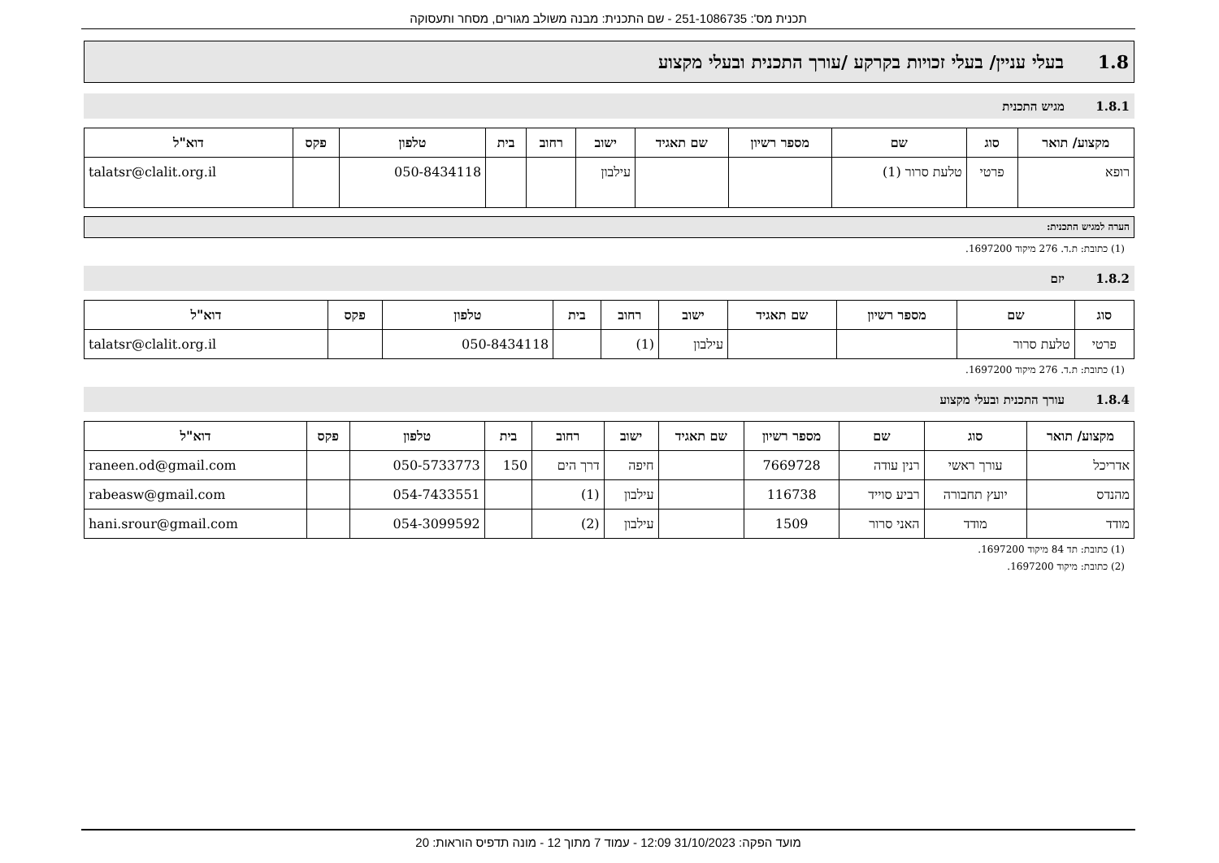תכנית מס': 251-1086735 - שם התכנית: מבנה משולב מגורים, מסחר ותעסוקה
1.8 בעלי עניין/ בעלי זכויות בקרקע /עורך התכנית ובעלי מקצוע
1.8.1 מגיש התכנית
| מקצוע/ תואר | סוג | שם | מספר רשיון | שם תאגיד | ישוב | רחוב | בית | טלפון | פקס | דוא"ל |
| --- | --- | --- | --- | --- | --- | --- | --- | --- | --- | --- |
| רופא | פרטי | טלעת סרור (1) | | | עילבון | | | 050-8434118 | | talatsr@clalit.org.il |
הערה למגיש התכנית:
(1) כתובת: ת.ד. 276 מיקוד 1697200.
1.8.2 יזם
| סוג | שם | מספר רשיון | שם תאגיד | ישוב | רחוב | בית | טלפון | פקס | דוא"ל |
| --- | --- | --- | --- | --- | --- | --- | --- | --- | --- |
| פרטי | טלעת סרור | | | עילבון | (1) | | 050-8434118 | | talatsr@clalit.org.il |
(1) כתובת: ת.ד. 276 מיקוד 1697200.
1.8.4 עורך התכנית ובעלי מקצוע
| מקצוע/ תואר | סוג | שם | מספר רשיון | שם תאגיד | ישוב | רחוב | בית | טלפון | פקס | דוא"ל |
| --- | --- | --- | --- | --- | --- | --- | --- | --- | --- | --- |
| אדריכל | עורך ראשי | רנין עודה | 7669728 | | חיפה | דרך הים | 150 | 050-5733773 | | raneen.od@gmail.com |
| מהנדס | יועץ תחבורה | רביע סוייד | 116738 | | עילבון | (1) | | 054-7433551 | | rabeasw@gmail.com |
| מודד | מודד | האני סרור | 1509 | | עילבון | (2) | | 054-3099592 | | hani.srour@gmail.com |
(1) כתובת: תד 84 מיקוד 1697200.
(2) כתובת: מיקוד 1697200.
מועד הפקה: 31/10/2023 12:09 - עמוד 7 מתוך 12 - מונה תדפיס הוראות: 20